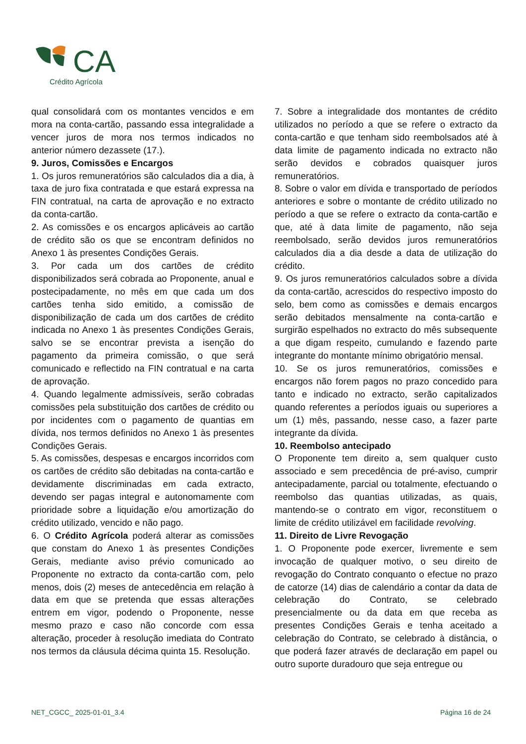CA
Crédito Agrícola
qual consolidará com os montantes vencidos e em mora na conta-cartão, passando essa integralidade a vencer juros de mora nos termos indicados no anterior número dezassete (17.).
9. Juros, Comissões e Encargos
1. Os juros remuneratórios são calculados dia a dia, à taxa de juro fixa contratada e que estará expressa na FIN contratual, na carta de aprovação e no extracto da conta-cartão.
2. As comissões e os encargos aplicáveis ao cartão de crédito são os que se encontram definidos no Anexo 1 às presentes Condições Gerais.
3. Por cada um dos cartões de crédito disponibilizados será cobrada ao Proponente, anual e postecipadamente, no mês em que cada um dos cartões tenha sido emitido, a comissão de disponibilização de cada um dos cartões de crédito indicada no Anexo 1 às presentes Condições Gerais, salvo se se encontrar prevista a isenção do pagamento da primeira comissão, o que será comunicado e reflectido na FIN contratual e na carta de aprovação.
4. Quando legalmente admissíveis, serão cobradas comissões pela substituição dos cartões de crédito ou por incidentes com o pagamento de quantias em dívida, nos termos definidos no Anexo 1 às presentes Condições Gerais.
5. As comissões, despesas e encargos incorridos com os cartões de crédito são debitadas na conta-cartão e devidamente discriminadas em cada extracto, devendo ser pagas integral e autonomamente com prioridade sobre a liquidação e/ou amortização do crédito utilizado, vencido e não pago.
6. O Crédito Agrícola poderá alterar as comissões que constam do Anexo 1 às presentes Condições Gerais, mediante aviso prévio comunicado ao Proponente no extracto da conta-cartão com, pelo menos, dois (2) meses de antecedência em relação à data em que se pretenda que essas alterações entrem em vigor, podendo o Proponente, nesse mesmo prazo e caso não concorde com essa alteração, proceder à resolução imediata do Contrato nos termos da cláusula décima quinta 15. Resolução.
7. Sobre a integralidade dos montantes de crédito utilizados no período a que se refere o extracto da conta-cartão e que tenham sido reembolsados até à data limite de pagamento indicada no extracto não serão devidos e cobrados quaisquer juros remuneratórios.
8. Sobre o valor em dívida e transportado de períodos anteriores e sobre o montante de crédito utilizado no período a que se refere o extracto da conta-cartão e que, até à data limite de pagamento, não seja reembolsado, serão devidos juros remuneratórios calculados dia a dia desde a data de utilização do crédito.
9. Os juros remuneratórios calculados sobre a dívida da conta-cartão, acrescidos do respectivo imposto do selo, bem como as comissões e demais encargos serão debitados mensalmente na conta-cartão e surgirão espelhados no extracto do mês subsequente a que digam respeito, cumulando e fazendo parte integrante do montante mínimo obrigatório mensal.
10. Se os juros remuneratórios, comissões e encargos não forem pagos no prazo concedido para tanto e indicado no extracto, serão capitalizados quando referentes a períodos iguais ou superiores a um (1) mês, passando, nesse caso, a fazer parte integrante da dívida.
10. Reembolso antecipado
O Proponente tem direito a, sem qualquer custo associado e sem precedência de pré-aviso, cumprir antecipadamente, parcial ou totalmente, efectuando o reembolso das quantias utilizadas, as quais, mantendo-se o contrato em vigor, reconstituem o limite de crédito utilizável em facilidade revolving.
11. Direito de Livre Revogação
1. O Proponente pode exercer, livremente e sem invocação de qualquer motivo, o seu direito de revogação do Contrato conquanto o efectue no prazo de catorze (14) dias de calendário a contar da data de celebração do Contrato, se celebrado presencialmente ou da data em que receba as presentes Condições Gerais e tenha aceitado a celebração do Contrato, se celebrado à distância, o que poderá fazer através de declaração em papel ou outro suporte duradouro que seja entregue ou
NET_CGCC_ 2025-01-01_3.4 Página 16 de 24